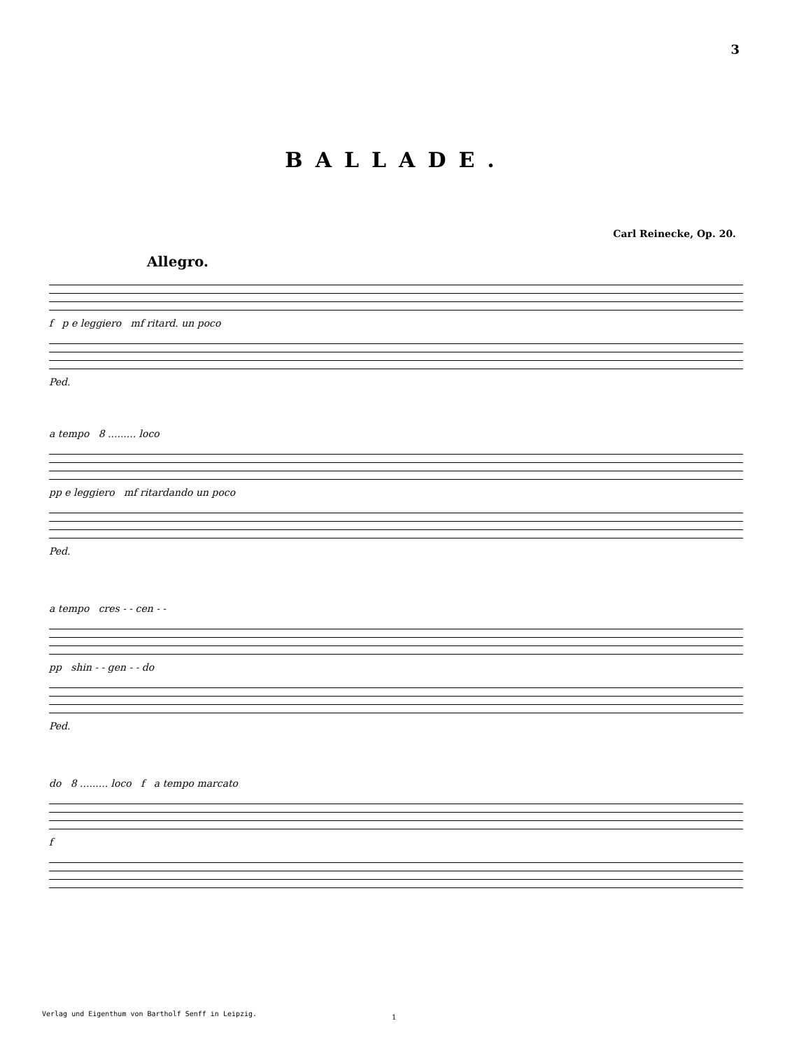3
BALLADE.
Carl Reinecke, Op. 20.
Allegro.
f p e leggiero mf ritard. un poco
Ped.
a tempo 8 ......... loco
pp e leggiero mf ritardando un poco
Ped.
a tempo cres - - cen - -
pp shin - - gen - - do
Ped.
do 8 ......... loco f a tempo marcato
f
Verlag und Eigenthum von Bartholf Senff in Leipzig.
1